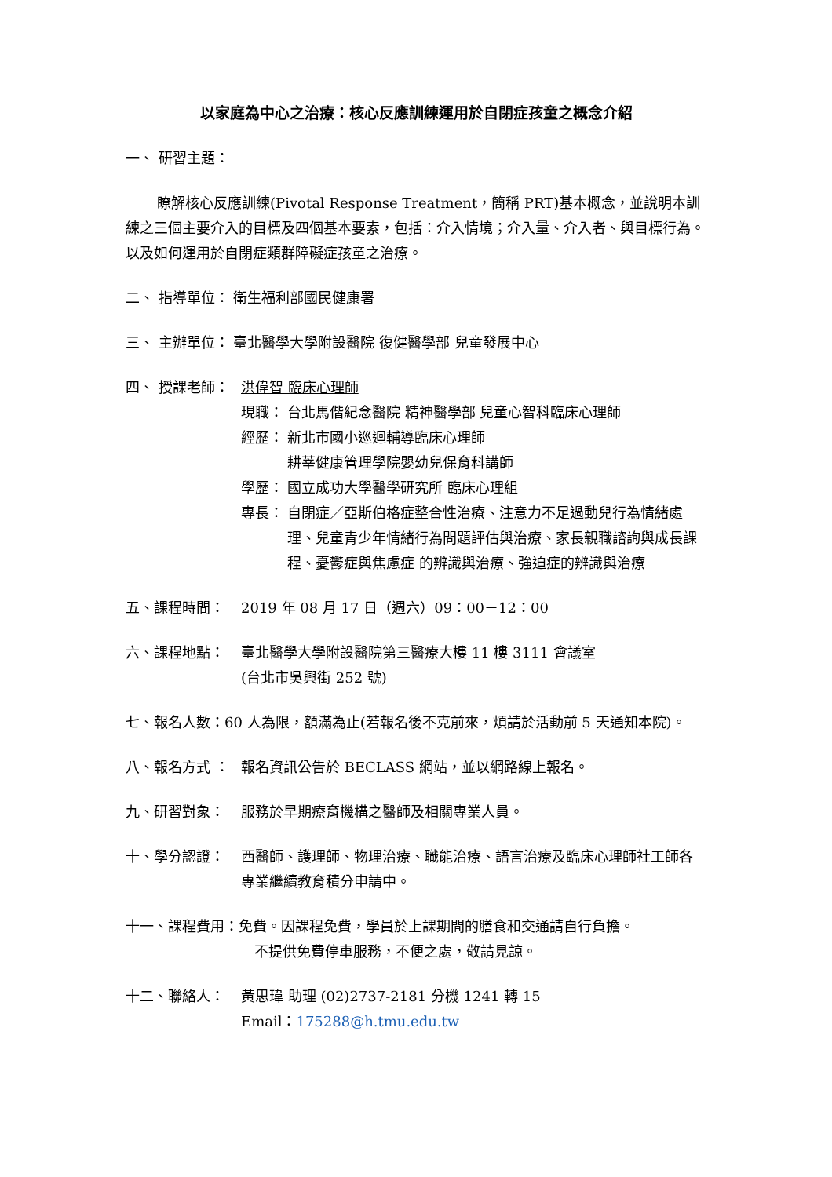以家庭為中心之治療：核心反應訓練運用於自閉症孩童之概念介紹
一、 研習主題：
瞭解核心反應訓練(Pivotal Response Treatment，簡稱 PRT)基本概念，並說明本訓練之三個主要介入的目標及四個基本要素，包括：介入情境；介入量、介入者、與目標行為。以及如何運用於自閉症類群障礙症孩童之治療。
二、 指導單位： 衛生福利部國民健康署
三、 主辦單位： 臺北醫學大學附設醫院 復健醫學部 兒童發展中心
四、 授課老師： 洪偉智 臨床心理師
現職： 台北馬偕紀念醫院 精神醫學部 兒童心智科臨床心理師
經歷： 新北市國小巡迴輔導臨床心理師
耕莘健康管理學院嬰幼兒保育科講師
學歷： 國立成功大學醫學研究所 臨床心理組
專長： 自閉症／亞斯伯格症整合性治療、注意力不足過動兒行為情緒處理、兒童青少年情緒行為問題評估與治療、家長親職諮詢與成長課程、憂鬱症與焦慮症 的辨識與治療、強迫症的辨識與治療
五、課程時間： 2019 年 08 月 17 日（週六）09：00－12：00
六、課程地點： 臺北醫學大學附設醫院第三醫療大樓 11 樓 3111 會議室
(台北市吳興街 252 號)
七、報名人數：60 人為限，額滿為止(若報名後不克前來，煩請於活動前 5 天通知本院)。
八、報名方式 ： 報名資訊公告於 BECLASS 網站，並以網路線上報名。
九、研習對象： 服務於早期療育機構之醫師及相關專業人員。
十、學分認證： 西醫師、護理師、物理治療、職能治療、語言治療及臨床心理師社工師各專業繼續教育積分申請中。
十一、課程費用：免費。因課程免費，學員於上課期間的膳食和交通請自行負擔。
不提供免費停車服務，不便之處，敬請見諒。
十二、聯絡人： 黃思瑋 助理 (02)2737-2181 分機 1241 轉 15
Email：175288@h.tmu.edu.tw